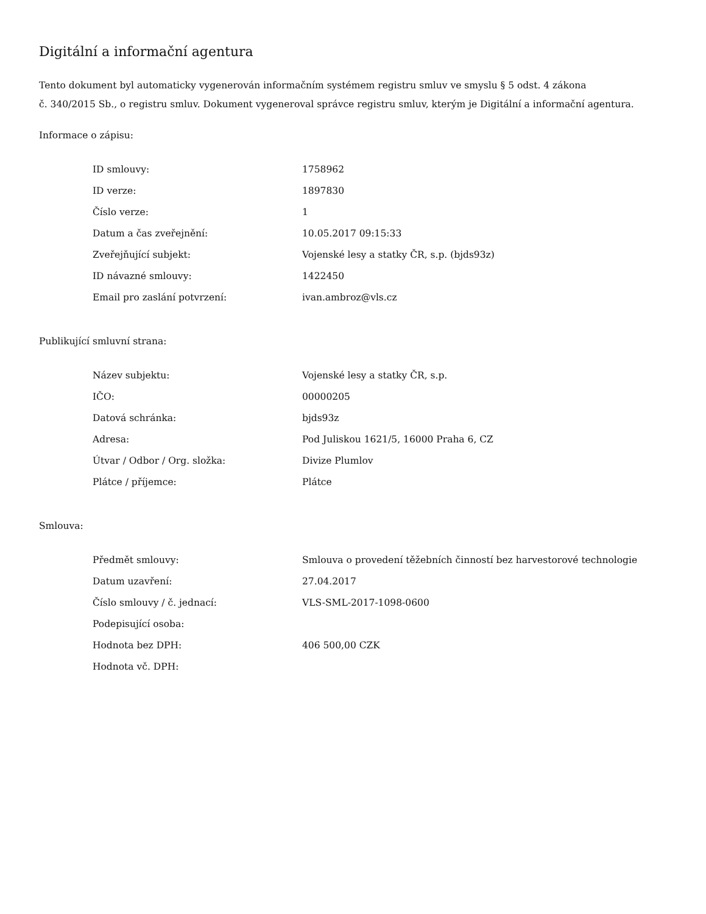Digitální a informační agentura
Tento dokument byl automaticky vygenerován informačním systémem registru smluv ve smyslu § 5 odst. 4 zákona
č. 340/2015 Sb., o registru smluv. Dokument vygeneroval správce registru smluv, kterým je Digitální a informační agentura.
Informace o zápisu:
| ID smlouvy: | 1758962 |
| ID verze: | 1897830 |
| Číslo verze: | 1 |
| Datum a čas zveřejnění: | 10.05.2017 09:15:33 |
| Zveřejňující subjekt: | Vojenské lesy a statky ČR, s.p. (bjds93z) |
| ID návazné smlouvy: | 1422450 |
| Email pro zaslání potvrzení: | ivan.ambroz@vls.cz |
Publikující smluvní strana:
| Název subjektu: | Vojenské lesy a statky ČR, s.p. |
| IČO: | 00000205 |
| Datová schránka: | bjds93z |
| Adresa: | Pod Juliskou 1621/5, 16000 Praha 6, CZ |
| Útvar / Odbor / Org. složka: | Divize Plumlov |
| Plátce / příjemce: | Plátce |
Smlouva:
| Předmět smlouvy: | Smlouva o provedení těžebních činností bez harvestorové technologie |
| Datum uzavření: | 27.04.2017 |
| Číslo smlouvy / č. jednací: | VLS-SML-2017-1098-0600 |
| Podepisující osoba: | |
| Hodnota bez DPH: | 406 500,00 CZK |
| Hodnota vč. DPH: | |